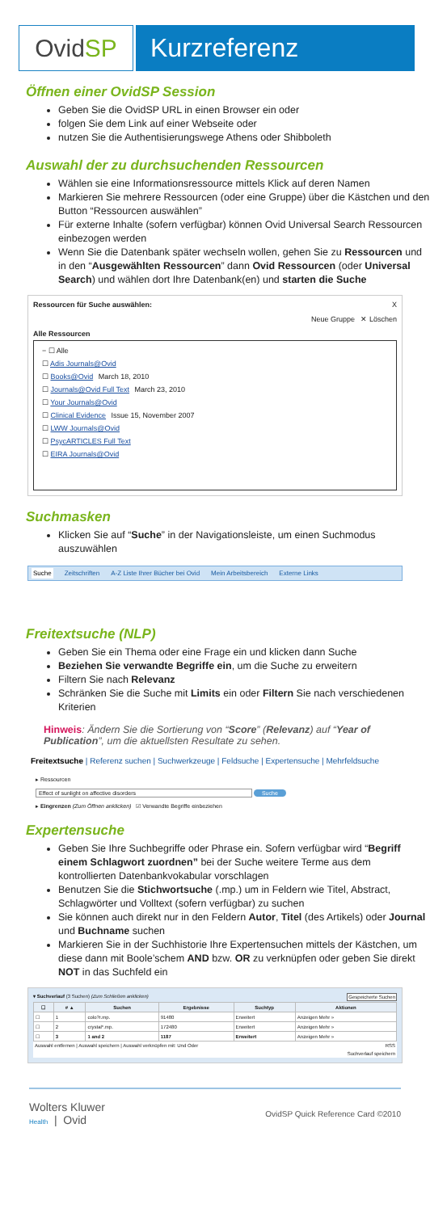Ovid SP Kurzreferenz
Öffnen einer OvidSP Session
Geben Sie die OvidSP URL in einen Browser ein oder
folgen Sie dem Link auf einer Webseite oder
nutzen Sie die Authentisierungswege Athens oder Shibboleth
Auswahl der zu durchsuchenden Ressourcen
Wählen sie eine Informationsressource mittels Klick auf deren Namen
Markieren Sie mehrere Ressourcen (oder eine Gruppe) über die Kästchen und den Button “Ressourcen auswählen”
Für externe Inhalte (sofern verfügbar) können Ovid Universal Search Ressourcen einbezogen werden
Wenn Sie die Datenbank später wechseln wollen, gehen Sie zu Ressourcen und in den “Ausgewählten Ressourcen” dann Ovid Ressourcen (oder Universal Search) und wählen dort Ihre Datenbank(en) und starten die Suche
Ressourcen für Suche auswählen: X
Neue Gruppe ✕ Löschen
Alle Ressourcen
− ☐ Alle
☐ Adis Journals@Ovid
☐ Books@Ovid March 18, 2010
☐ Journals@Ovid Full Text March 23, 2010
☐ Your Journals@Ovid
☐ Clinical Evidence Issue 15, November 2007
☐ LWW Journals@Ovid
☐ PsycARTICLES Full Text
☐ EIRA Journals@Ovid
Suchmasken
Klicken Sie auf “Suche” in der Navigationsleiste, um einen Suchmodus auszuwählen
Suche Zeitschriften A-Z Liste Ihrer Bücher bei Ovid Mein Arbeitsbereich Externe Links
Freitextsuche (NLP)
Geben Sie ein Thema oder eine Frage ein und klicken dann Suche
Beziehen Sie verwandte Begriffe ein, um die Suche zu erweitern
Filtern Sie nach Relevanz
Schränken Sie die Suche mit Limits ein oder Filtern Sie nach verschiedenen Kriterien
Hinweis: Ändern Sie die Sortierung von “Score” (Relevanz) auf “Year of Publication”, um die aktuellsten Resultate zu sehen.
Freitextsuche | Referenz suchen | Suchwerkzeuge | Feldsuche | Expertensuche | Mehrfeldsuche
▸ Ressourcen
Effect of sunlight on affective disorders Suche
▸ Eingrenzen (Zum Öffnen anklicken) ☑ Verwandte Begriffe einbeziehen
Expertensuche
Geben Sie Ihre Suchbegriffe oder Phrase ein. Sofern verfügbar wird “Begriff einem Schlagwort zuordnen” bei der Suche weitere Terme aus dem kontrollierten Datenbankvokabular vorschlagen
Benutzen Sie die Stichwortsuche (.mp.) um in Feldern wie Titel, Abstract, Schlagwörter und Volltext (sofern verfügbar) zu suchen
Sie können auch direkt nur in den Feldern Autor, Titel (des Artikels) oder Journal und Buchname suchen
Markieren Sie in der Suchhistorie Ihre Expertensuchen mittels der Kästchen, um diese dann mit Boole’schem AND bzw. OR zu verknüpfen oder geben Sie direkt NOT in das Suchfeld ein
▾ Suchverlauf (3 Suchen) (Zum Schließen anklicken) Gespeicherte Suchen
| ☐ | # ▲ | Suchen | Ergebnisse | Suchtyp | Aktionen |
| --- | --- | --- | --- | --- | --- |
| ☐ | 1 | colo?r.mp. | 91480 | Erweitert | Anzeigen Mehr » |
| ☐ | 2 | crystal*.mp. | 172480 | Erweitert | Anzeigen Mehr » |
| ☐ | 3 | 1 and 2 | 1187 | Erweitert | Anzeigen Mehr » |
Auswahl entfernen | Auswahl speichern | Auswahl verknüpfen mit: Und Oder RSS
Suchverlauf speichern
Wolters Kluwer
Health | Ovid
OvidSP Quick Reference Card ©2010